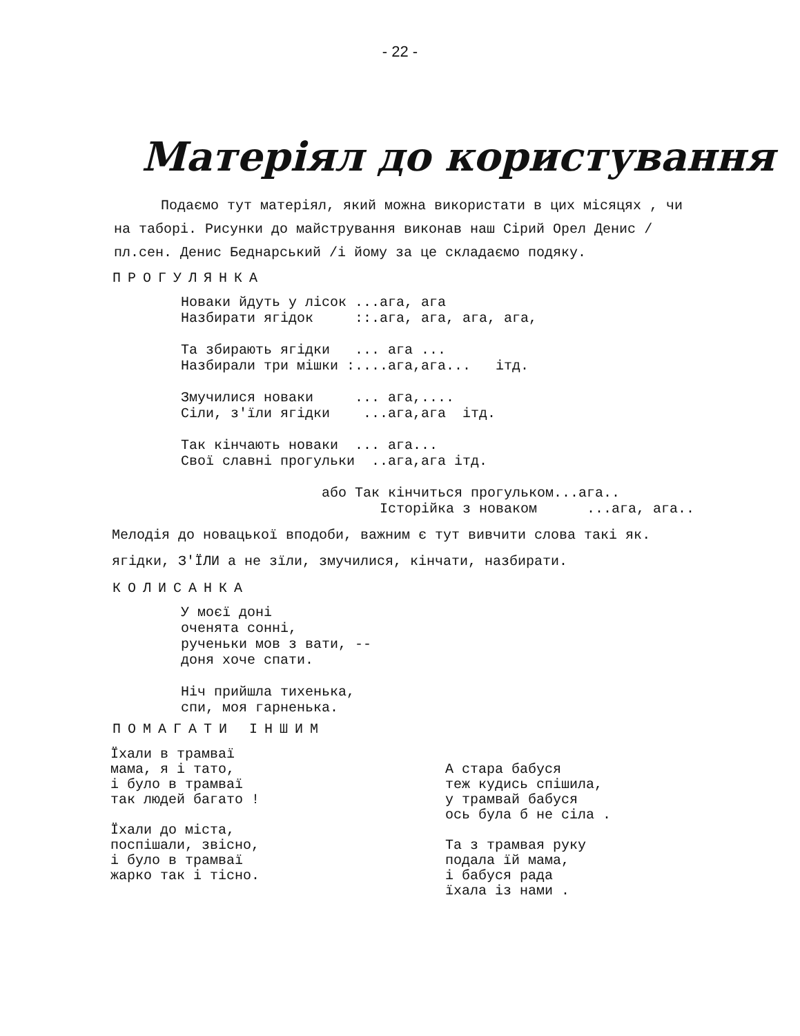- 22 -
Матеріял до користування
Подаємо тут матеріял, який можна використати в цих місяцях , чи на таборі. Рисунки до майстрування виконав наш Сірий Орел Денис / пл.сен. Денис Беднарський /і йому за це складаємо подяку.
ПРОГУЛЯНКА
Новаки йдуть у лісок ...ага, ага Назбирати ягідок ::.ага, ага, ага, ага, Та збирають ягідки ... ага ... Назбирали три мішки :....ага,ага... ітд. Змучилися новаки ... ага,.... Сіли, з'їли ягідки ...ага,ага ітд. Так кінчають новаки ... ага... Свої славні прогульки ..ага,ага ітд. або Так кінчиться прогульком...ага.. Історійка з новаком ...ага, ага..
Мелодія до новацької вподоби, важним є тут вивчити слова такі як. ягідки, З'ЇЛИ а не зїли, змучилися, кінчати, назбирати.
КОЛИСАНКА
У моєї доні оченята сонні, рученьки мов з вати, -- доня хоче спати. Ніч прийшла тихенька, спи, моя гарненька.
ПОМАГАТИ ІНШИМ
Їхали в трамваї мама, я і тато, і було в трамваї так людей багато ! Їхали до міста, поспішали, звісно, і було в трамваї жарко так і тісно.
А стара бабуся теж кудись спішила, у трамвай бабуся ось була б не сіла . Та з трамвая руку подала їй мама, і бабуся рада їхала із нами .